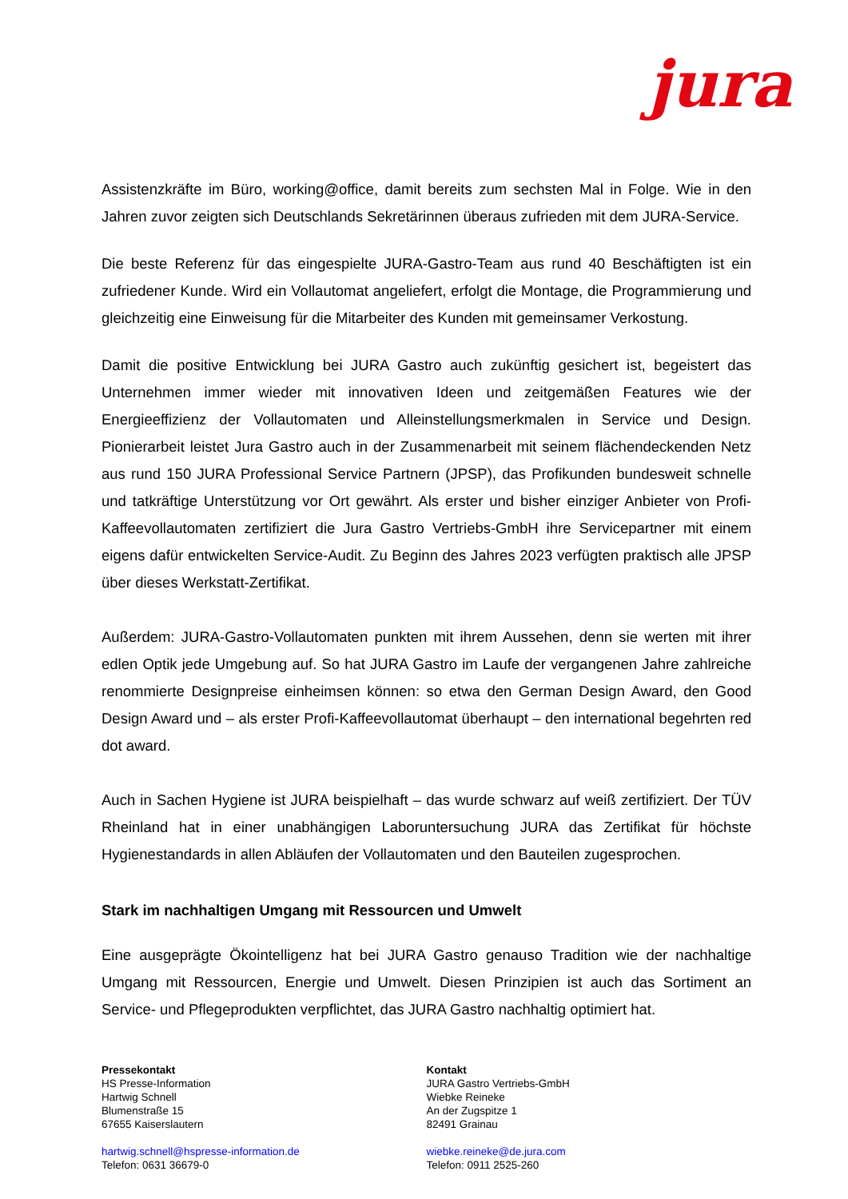jura
Assistenzkräfte im Büro, working@office, damit bereits zum sechsten Mal in Folge. Wie in den Jahren zuvor zeigten sich Deutschlands Sekretärinnen überaus zufrieden mit dem JURA-Service.
Die beste Referenz für das eingespielte JURA-Gastro-Team aus rund 40 Beschäftigten ist ein zufriedener Kunde. Wird ein Vollautomat angeliefert, erfolgt die Montage, die Programmierung und gleichzeitig eine Einweisung für die Mitarbeiter des Kunden mit gemeinsamer Verkostung.
Damit die positive Entwicklung bei JURA Gastro auch zukünftig gesichert ist, begeistert das Unternehmen immer wieder mit innovativen Ideen und zeitgemäßen Features wie der Energieeffizienz der Vollautomaten und Alleinstellungsmerkmalen in Service und Design. Pionierarbeit leistet Jura Gastro auch in der Zusammenarbeit mit seinem flächendeckenden Netz aus rund 150 JURA Professional Service Partnern (JPSP), das Profikunden bundesweit schnelle und tatkräftige Unterstützung vor Ort gewährt. Als erster und bisher einziger Anbieter von Profi-Kaffeevollautomaten zertifiziert die Jura Gastro Vertriebs-GmbH ihre Servicepartner mit einem eigens dafür entwickelten Service-Audit. Zu Beginn des Jahres 2023 verfügten praktisch alle JPSP über dieses Werkstatt-Zertifikat.
Außerdem: JURA-Gastro-Vollautomaten punkten mit ihrem Aussehen, denn sie werten mit ihrer edlen Optik jede Umgebung auf. So hat JURA Gastro im Laufe der vergangenen Jahre zahlreiche renommierte Designpreise einheimsen können: so etwa den German Design Award, den Good Design Award und – als erster Profi-Kaffeevollautomat überhaupt – den international begehrten red dot award.
Auch in Sachen Hygiene ist JURA beispielhaft – das wurde schwarz auf weiß zertifiziert. Der TÜV Rheinland hat in einer unabhängigen Laboruntersuchung JURA das Zertifikat für höchste Hygienestandards in allen Abläufen der Vollautomaten und den Bauteilen zugesprochen.
Stark im nachhaltigen Umgang mit Ressourcen und Umwelt
Eine ausgeprägte Ökointelligenz hat bei JURA Gastro genauso Tradition wie der nachhaltige Umgang mit Ressourcen, Energie und Umwelt. Diesen Prinzipien ist auch das Sortiment an Service- und Pflegeprodukten verpflichtet, das JURA Gastro nachhaltig optimiert hat.
Pressekontakt
HS Presse-Information
Hartwig Schnell
Blumenstraße 15
67655 Kaiserslautern
hartwig.schnell@hspresse-information.de
Telefon: 0631 36679-0
Kontakt
JURA Gastro Vertriebs-GmbH
Wiebke Reineke
An der Zugspitze 1
82491 Grainau
wiebke.reineke@de.jura.com
Telefon: 0911 2525-260